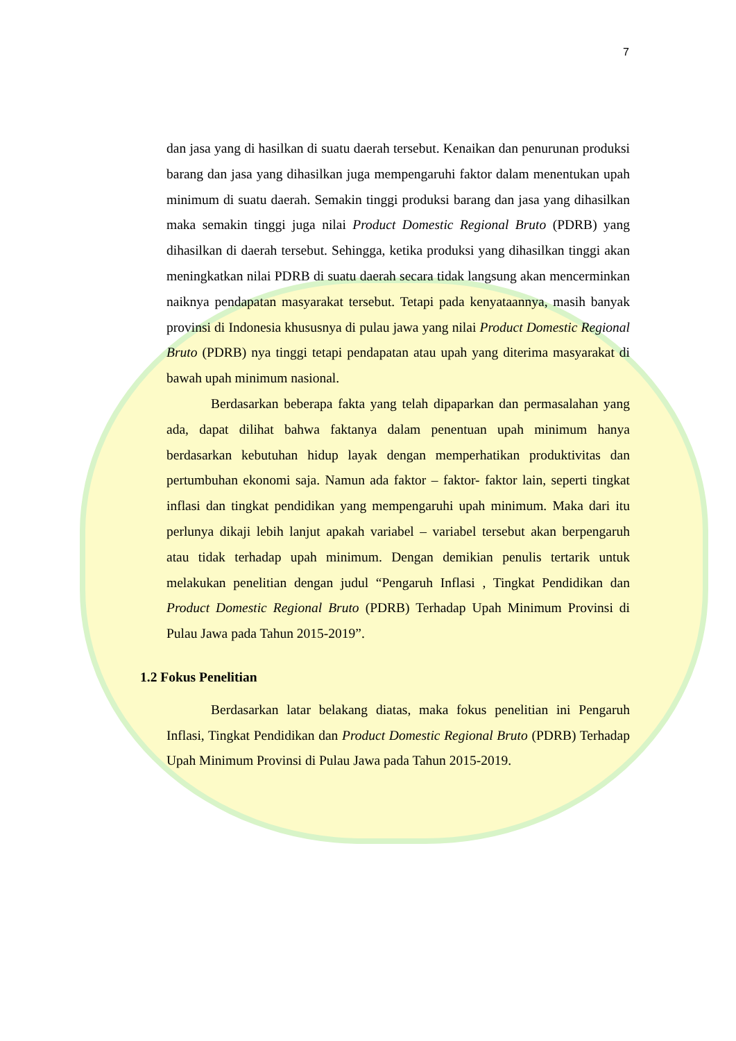7
dan jasa yang di hasilkan di suatu daerah tersebut. Kenaikan dan penurunan produksi barang dan jasa yang dihasilkan juga mempengaruhi faktor dalam menentukan upah minimum di suatu daerah. Semakin tinggi produksi barang dan jasa yang dihasilkan maka semakin tinggi juga nilai Product Domestic Regional Bruto (PDRB) yang dihasilkan di daerah tersebut. Sehingga, ketika produksi yang dihasilkan tinggi akan meningkatkan nilai PDRB di suatu daerah secara tidak langsung akan mencerminkan naiknya pendapatan masyarakat tersebut. Tetapi pada kenyataannya, masih banyak provinsi di Indonesia khususnya di pulau jawa yang nilai Product Domestic Regional Bruto (PDRB) nya tinggi tetapi pendapatan atau upah yang diterima masyarakat di bawah upah minimum nasional.
Berdasarkan beberapa fakta yang telah dipaparkan dan permasalahan yang ada, dapat dilihat bahwa faktanya dalam penentuan upah minimum hanya berdasarkan kebutuhan hidup layak dengan memperhatikan produktivitas dan pertumbuhan ekonomi saja. Namun ada faktor – faktor- faktor lain, seperti tingkat inflasi dan tingkat pendidikan yang mempengaruhi upah minimum. Maka dari itu perlunya dikaji lebih lanjut apakah variabel – variabel tersebut akan berpengaruh atau tidak terhadap upah minimum. Dengan demikian penulis tertarik untuk melakukan penelitian dengan judul “Pengaruh Inflasi , Tingkat Pendidikan dan Product Domestic Regional Bruto (PDRB) Terhadap Upah Minimum Provinsi di Pulau Jawa pada Tahun 2015-2019”.
1.2 Fokus Penelitian
Berdasarkan latar belakang diatas, maka fokus penelitian ini Pengaruh Inflasi, Tingkat Pendidikan dan Product Domestic Regional Bruto (PDRB) Terhadap Upah Minimum Provinsi di Pulau Jawa pada Tahun 2015-2019.